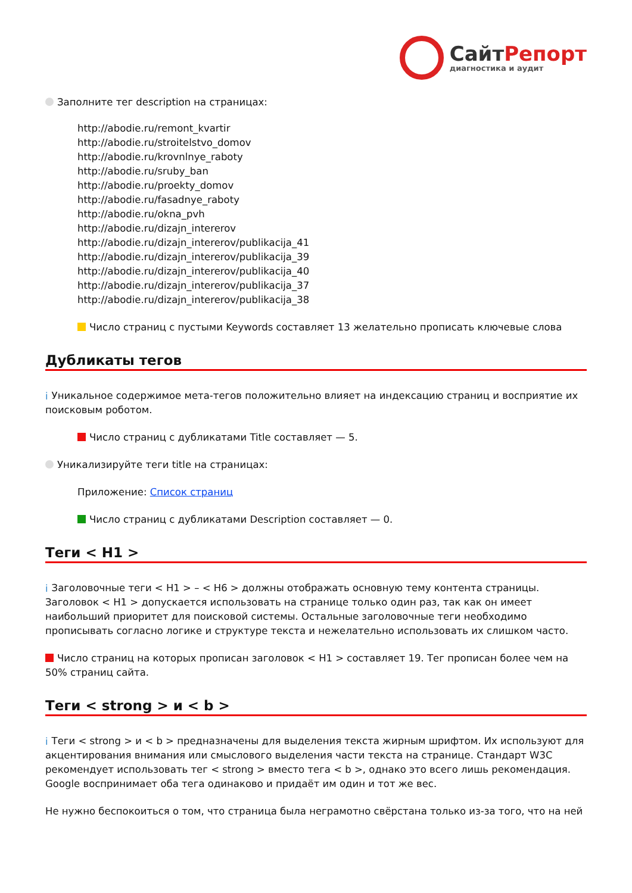СайтРепорт
диагностика и аудит
Заполните тег description на страницах:
http://abodie.ru/remont_kvartir
http://abodie.ru/stroitelstvo_domov
http://abodie.ru/krovnlnye_raboty
http://abodie.ru/sruby_ban
http://abodie.ru/proekty_domov
http://abodie.ru/fasadnye_raboty
http://abodie.ru/okna_pvh
http://abodie.ru/dizajn_intererov
http://abodie.ru/dizajn_intererov/publikacija_41
http://abodie.ru/dizajn_intererov/publikacija_39
http://abodie.ru/dizajn_intererov/publikacija_40
http://abodie.ru/dizajn_intererov/publikacija_37
http://abodie.ru/dizajn_intererov/publikacija_38
Число страниц с пустыми Keywords составляет 13 желательно прописать ключевые слова
Дубликаты тегов
i Уникальное содержимое мета-тегов положительно влияет на индексацию страниц и восприятие их поисковым роботом.
Число страниц с дубликатами Title составляет — 5.
Уникализируйте теги title на страницах:
Приложение: Список страниц
Число страниц с дубликатами Description составляет — 0.
Теги < H1 >
i Заголовочные теги < H1 > – < H6 > должны отображать основную тему контента страницы. Заголовок < H1 > допускается использовать на странице только один раз, так как он имеет наибольший приоритет для поисковой системы. Остальные заголовочные теги необходимо прописывать согласно логике и структуре текста и нежелательно использовать их слишком часто.
Число страниц на которых прописан заголовок < H1 > составляет 19. Тег прописан более чем на 50% страниц сайта.
Теги < strong > и < b >
i Теги < strong > и < b > предназначены для выделения текста жирным шрифтом. Их используют для акцентирования внимания или смыслового выделения части текста на странице. Стандарт W3C рекомендует использовать тег < strong > вместо тега < b >, однако это всего лишь рекомендация. Google воспринимает оба тега одинаково и придаёт им один и тот же вес.
Не нужно беспокоиться о том, что страница была неграмотно свёрстана только из-за того, что на ней